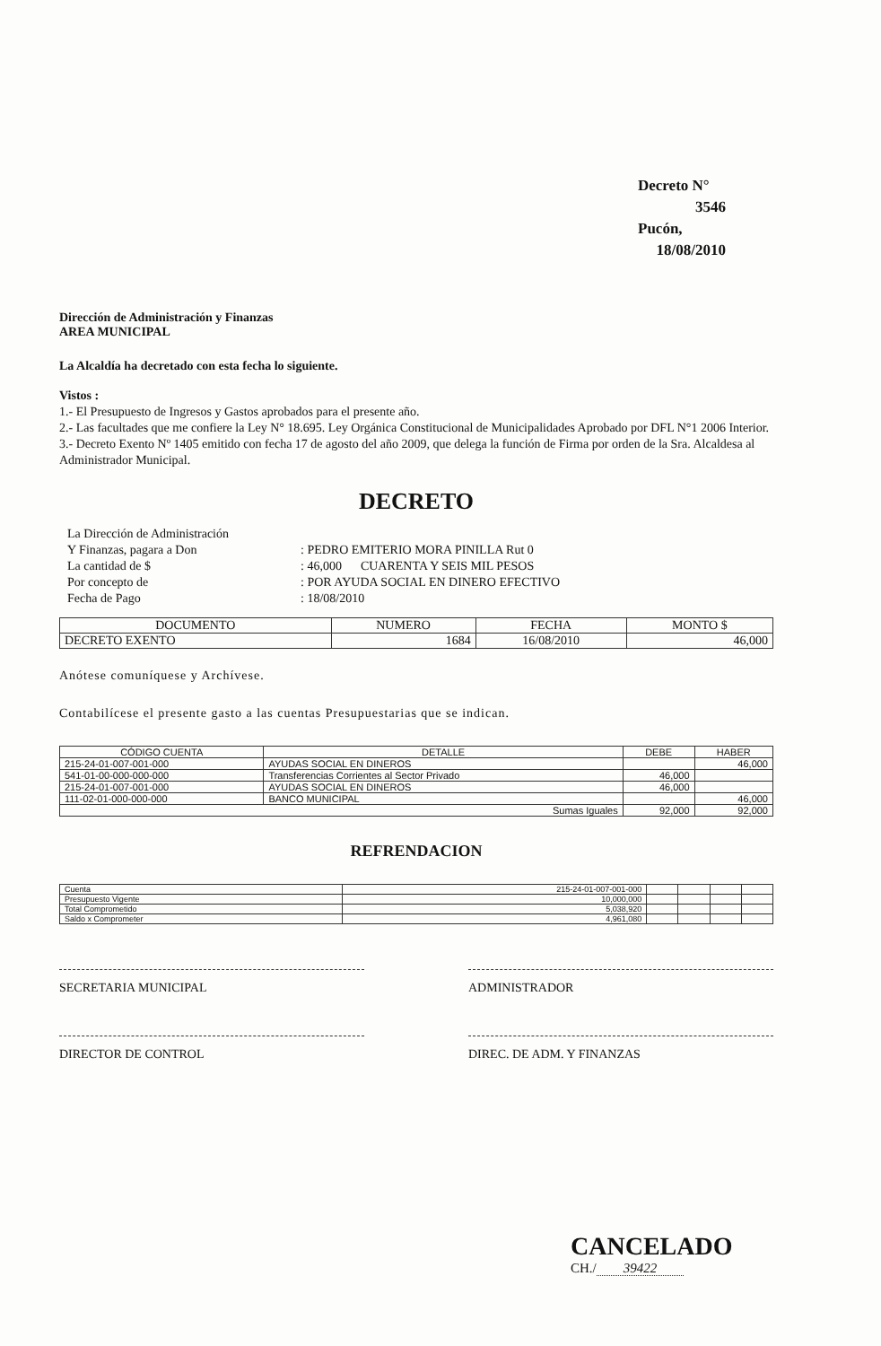Decreto N° 3546
Pucón, 18/08/2010
Dirección de Administración y Finanzas
AREA MUNICIPAL
La Alcaldía ha decretado con esta fecha lo siguiente.
Vistos :
1.- El Presupuesto de Ingresos y Gastos aprobados para el presente año.
2.- Las facultades que me confiere la Ley N° 18.695. Ley Orgánica Constitucional de Municipalidades Aprobado por DFL N°1 2006 Interior.
3.- Decreto Exento Nº 1405 emitido con fecha 17 de agosto del año 2009, que delega la función de Firma por orden de la Sra. Alcaldesa al Administrador Municipal.
DECRETO
| La Dirección de Administración | |
| Y Finanzas, pagara a Don | : PEDRO EMITERIO MORA PINILLA Rut 0 |
| La cantidad de $ | : 46,000 CUARENTA Y SEIS MIL PESOS |
| Por concepto de | : POR AYUDA SOCIAL EN DINERO EFECTIVO |
| Fecha de Pago | : 18/08/2010 |
| DOCUMENTO | NUMERO | FECHA | MONTO $ |
| --- | --- | --- | --- |
| DECRETO EXENTO | 1684 | 16/08/2010 | 46,000 |
Anótese comuníquese y Archívese.
Contabilícese el presente gasto a las cuentas Presupuestarias que se indican.
| CÓDIGO CUENTA | DETALLE | DEBE | HABER |
| --- | --- | --- | --- |
| 215-24-01-007-001-000 | AYUDAS SOCIAL EN DINEROS | | 46,000 |
| 541-01-00-000-000-000 | Transferencias Corrientes al Sector Privado | 46,000 | |
| 215-24-01-007-001-000 | AYUDAS SOCIAL EN DINEROS | 46,000 | |
| 111-02-01-000-000-000 | BANCO MUNICIPAL | | 46,000 |
| Sumas Iguales | | 92,000 | 92,000 |
REFRENDACION
| Cuenta | 215-24-01-007-001-000 | | | | |
| Presupuesto Vigente | 10,000,000 | | | | |
| Total Comprometido | 5,038,920 | | | | |
| Saldo x Comprometer | 4,961,080 | | | | |
SECRETARIA MUNICIPAL ADMINISTRADOR
DIRECTOR DE CONTROL DIREC. DE ADM. Y FINANZAS
CANCELADO
CH./ 39422